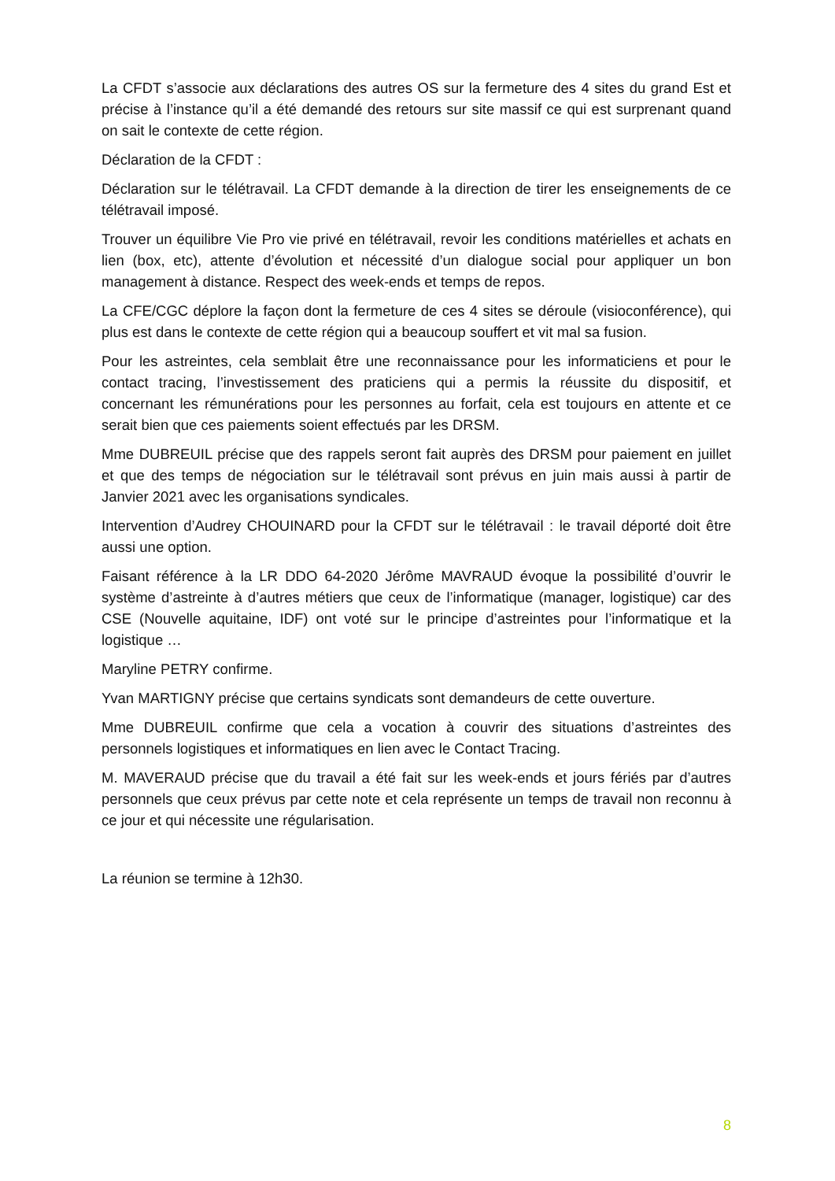La CFDT s’associe aux déclarations des autres OS sur la fermeture des 4 sites du grand Est et précise à l’instance qu’il a été demandé des retours sur site massif ce qui est surprenant quand on sait le contexte de cette région.
Déclaration de la CFDT :
Déclaration sur le télétravail. La CFDT demande à la direction de tirer les enseignements de ce télétravail imposé.
Trouver un équilibre Vie Pro vie privé en télétravail, revoir les conditions matérielles et achats en lien (box, etc), attente d’évolution et nécessité d’un dialogue social pour appliquer un bon management à distance. Respect des week-ends et temps de repos.
La CFE/CGC déplore la façon dont la fermeture de ces 4 sites se déroule (visioconférence), qui plus est dans le contexte de cette région qui a beaucoup souffert et vit mal sa fusion.
Pour les astreintes, cela semblait être une reconnaissance pour les informaticiens et pour le contact tracing, l’investissement des praticiens qui a permis la réussite du dispositif, et concernant les rémunérations pour les personnes au forfait, cela est toujours en attente et ce serait bien que ces paiements soient effectués par les DRSM.
Mme DUBREUIL précise que des rappels seront fait auprès des DRSM pour paiement en juillet et que des temps de négociation sur le télétravail sont prévus en juin mais aussi à partir de Janvier 2021 avec les organisations syndicales.
Intervention d’Audrey CHOUINARD pour la CFDT sur le télétravail : le travail déporté doit être aussi une option.
Faisant référence à la LR DDO 64-2020 Jérôme MAVRAUD évoque la possibilité d’ouvrir le système d’astreinte à d’autres métiers que ceux de l’informatique (manager, logistique) car des CSE (Nouvelle aquitaine, IDF) ont voté sur le principe d’astreintes pour l’informatique et la logistique …
Maryline PETRY confirme.
Yvan MARTIGNY précise que certains syndicats sont demandeurs de cette ouverture.
Mme DUBREUIL confirme que cela a vocation à couvrir des situations d’astreintes des personnels logistiques et informatiques en lien avec le Contact Tracing.
M. MAVERAUD précise que du travail a été fait sur les week-ends et jours fériés par d’autres personnels que ceux prévus par cette note et cela représente un temps de travail non reconnu à ce jour et qui nécessite une régularisation.
La réunion se termine à 12h30.
8